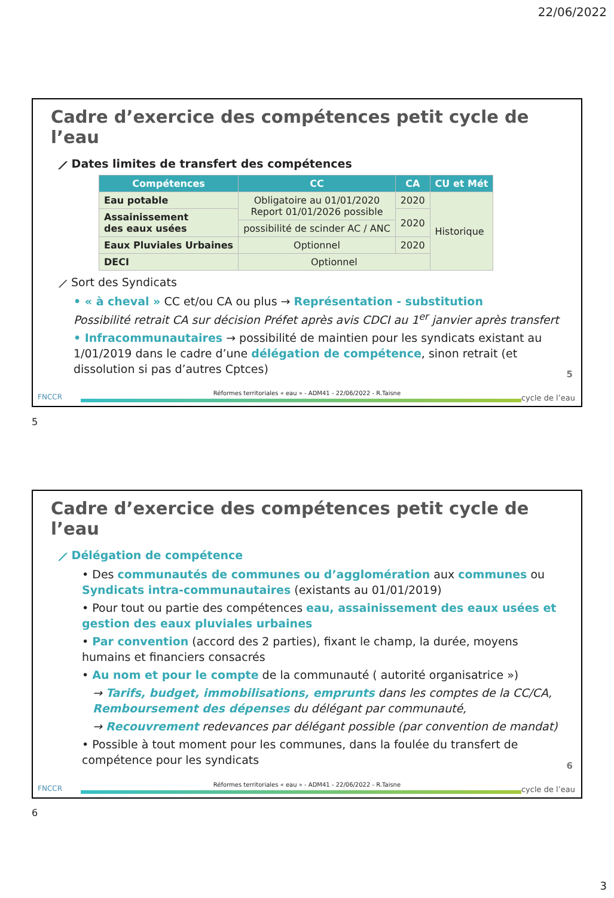22/06/2022
Cadre d’exercice des compétences petit cycle de l’eau
⟋ Dates limites de transfert des compétences
| Compétences | CC | CA | CU et Mét |
| --- | --- | --- | --- |
| Eau potable | Obligatoire au 01/01/2020 Report 01/01/2026 possible | 2020 | Historique |
| Assainissement des eaux usées | | 2020 | |
| | possibilité de scinder AC / ANC | | |
| Eaux Pluviales Urbaines | Optionnel | 2020 | |
| DECI | Optionnel | | |
⟋ Sort des Syndicats
• « à cheval » CC et/ou CA ou plus → Représentation - substitution
Possibilité retrait CA sur décision Préfet après avis CDCI au 1<sup>er</sup> janvier après transfert
• Infracommunautaires → possibilité de maintien pour les syndicats existant au 1/01/2019 dans le cadre d’une délégation de compétence, sinon retrait (et dissolution si pas d’autres Cptces)
5
FNCCR cycle de l’eau
Réformes territoriales « eau » - ADM41 - 22/06/2022 - R.Taisne
5
Cadre d’exercice des compétences petit cycle de l’eau
⟋ Délégation de compétence
• Des communautés de communes ou d’agglomération aux communes ou Syndicats intra-communautaires (existants au 01/01/2019)
• Pour tout ou partie des compétences eau, assainissement des eaux usées et gestion des eaux pluviales urbaines
• Par convention (accord des 2 parties), fixant le champ, la durée, moyens humains et financiers consacrés
• Au nom et pour le compte de la communauté ( autorité organisatrice »)
→ Tarifs, budget, immobilisations, emprunts dans les comptes de la CC/CA, Remboursement des dépenses du délégant par communauté,
→ Recouvrement redevances par délégant possible (par convention de mandat)
• Possible à tout moment pour les communes, dans la foulée du transfert de compétence pour les syndicats
6
FNCCR cycle de l’eau
Réformes territoriales « eau » - ADM41 - 22/06/2022 - R.Taisne
6
3